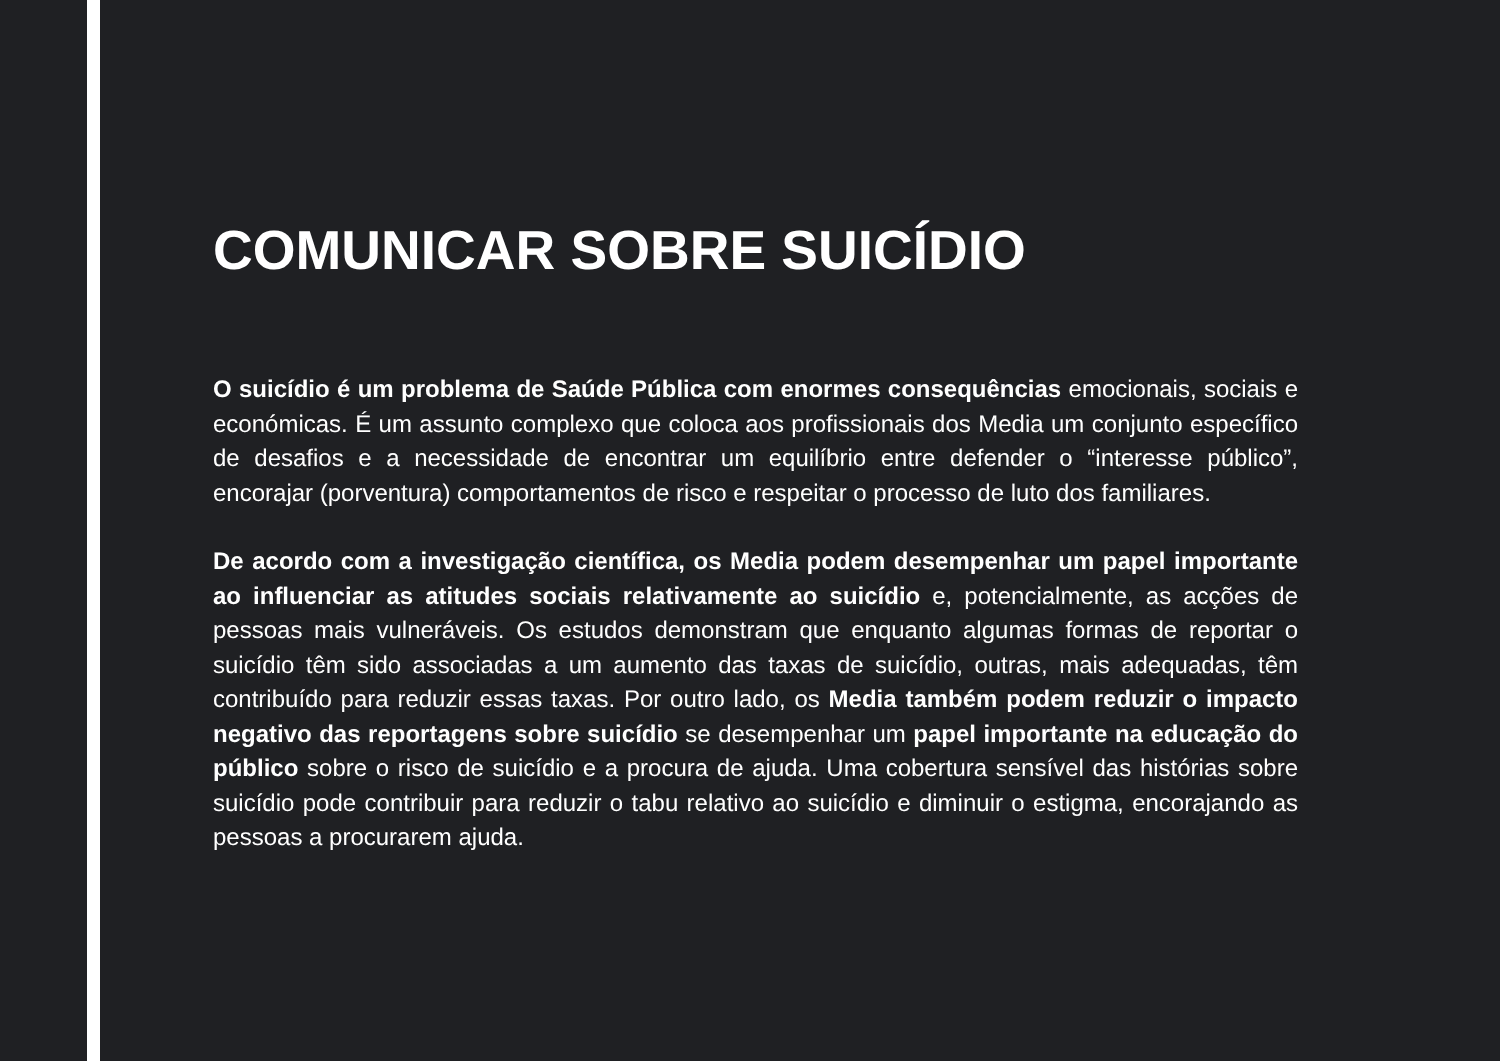COMUNICAR SOBRE SUICÍDIO
O suicídio é um problema de Saúde Pública com enormes consequências emocionais, sociais e económicas. É um assunto complexo que coloca aos profissionais dos Media um conjunto específico de desafios e a necessidade de encontrar um equilíbrio entre defender o “interesse público”, encorajar (porventura) comportamentos de risco e respeitar o processo de luto dos familiares.
De acordo com a investigação científica, os Media podem desempenhar um papel importante ao influenciar as atitudes sociais relativamente ao suicídio e, potencialmente, as acções de pessoas mais vulneráveis. Os estudos demonstram que enquanto algumas formas de reportar o suicídio têm sido associadas a um aumento das taxas de suicídio, outras, mais adequadas, têm contribuído para reduzir essas taxas. Por outro lado, os Media também podem reduzir o impacto negativo das reportagens sobre suicídio se desempenhar um papel importante na educação do público sobre o risco de suicídio e a procura de ajuda. Uma cobertura sensível das histórias sobre suicídio pode contribuir para reduzir o tabu relativo ao suicídio e diminuir o estigma, encorajando as pessoas a procurarem ajuda.